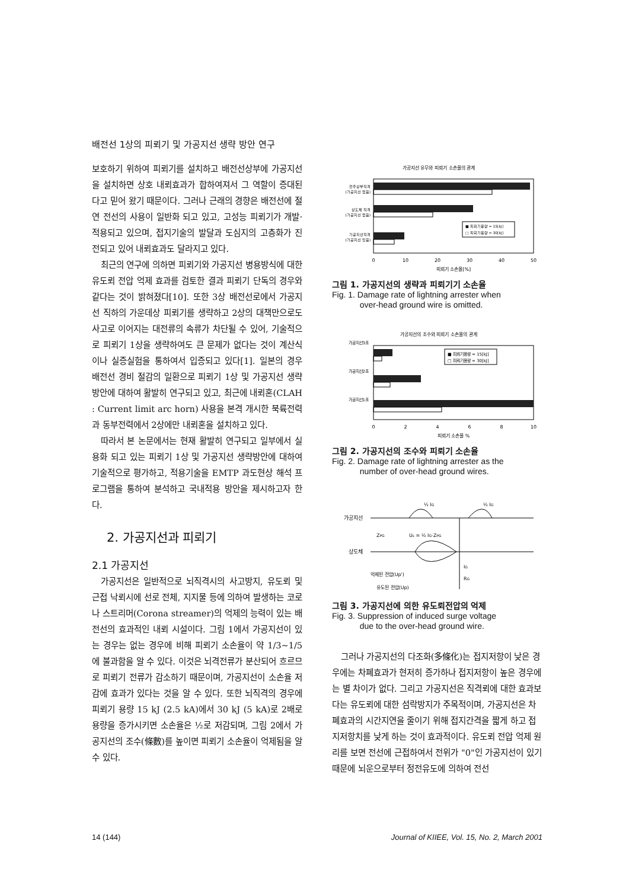배전선 1상의 피뢰기 및 가공지선 생략 방안 연구
보호하기 위하여 피뢰기를 설치하고 배전선상부에 가공지선을 설치하면 상호 내뢰효과가 합하여져서 그 역할이 증대된다고 믿어 왔기 때문이다. 그러나 근래의 경향은 배전선에 절연 전선의 사용이 일반화 되고 있고, 고성능 피뢰기가 개발·적용되고 있으며, 접지기술의 발달과 도심지의 고층화가 진전되고 있어 내뢰효과도 달라지고 있다.
최근의 연구에 의하면 피뢰기와 가공지선 병용방식에 대한 유도뢰 전압 억제 효과를 검토한 결과 피뢰기 단독의 경우와 같다는 것이 밝혀졌다[10]. 또한 3상 배전선로에서 가공지선 직하의 가운데상 피뢰기를 생략하고 2상의 대책만으로도 사고로 이어지는 대전류의 속류가 차단될 수 있어, 기술적으로 피뢰기 1상을 생략하여도 큰 문제가 없다는 것이 계산식이나 실증실험을 통하여서 입증되고 있다[1]. 일본의 경우 배전선 경비 절감의 일환으로 피뢰기 1상 및 가공지선 생략방안에 대하여 활발히 연구되고 있고, 최근에 내뢰혼(CLAH : Current limit arc horn) 사용을 본격 개시한 북륙전력과 동부전력에서 2상에만 내뢰혼을 설치하고 있다.
따라서 본 논문에서는 현재 활발히 연구되고 일부에서 실용화 되고 있는 피뢰기 1상 및 가공지선 생략방안에 대하여 기술적으로 평가하고, 적용기술을 EMTP 과도현상 해석 프로그램을 통하여 분석하고 국내적용 방안을 제시하고자 한다.
2. 가공지선과 피뢰기
2.1 가공지선
가공지선은 일반적으로 뇌직격시의 사고방지, 유도뢰 및 근접 낙뢰시에 선로 전체, 지지물 등에 의하여 발생하는 코로나 스트리머(Corona streamer)의 억제의 능력이 있는 배전선의 효과적인 내뢰 시설이다. 그림 1에서 가공지선이 있는 경우는 없는 경우에 비해 피뢰기 소손율이 약 1/3~1/5에 불과함을 알 수 있다. 이것은 뇌격전류가 분산되어 흐르므로 피뢰기 전류가 감소하기 때문이며, 가공지선이 소손율 저감에 효과가 있다는 것을 알 수 있다. 또한 뇌직격의 경우에 피뢰기 용량 15 kJ (2.5 kA)에서 30 kJ (5 kA)로 2배로 용량을 증가시키면 소손율은 ½로 저감되며, 그림 2에서 가공지선의 조수(條數)를 높이면 피뢰기 소손율이 억제됨을 알 수 있다.
가공지선 유무와 피뢰기 소손율의 관계
전주상부직격
(가공지선 없음)
상도체 직격
(가공지선 없음)
가공지선직격
(가공지선 있음)
■ 피뢰기용량 = 15[kJ]
□ 피뢰기용량 = 30[kJ]
0
10
20
30
40
50
피뢰기 소손율[%]
그림 1. 가공지선의 생략과 피뢰기기 소손율
Fig. 1. Damage rate of lightning arrester when
over-head ground wire is omitted.
가공지선의 조수와 피뢰기 소손율의 관계
가공지선3조
가공지선2조
가공지선1조
■ 피뢰기용량 = 15[kJ]
□ 피뢰기용량 = 30[kJ]
0
2
4
6
8
10
피뢰기 소손율 %
그림 2. 가공지선의 조수와 피뢰기 소손율
Fig. 2. Damage rate of lightning arrester as the
number of over-head ground wires.
½ IG
½ IG
가공지선
ZPG
Us = ½ IG·ZPG
상도체
IG
RG
억제된 전압(Up')
유도된 전압(Up)
그림 3. 가공지선에 의한 유도뢰전압의 억제
Fig. 3. Suppression of induced surge voltage
due to the over-head ground wire.
그러나 가공지선의 다조화(多條化)는 접지저항이 낮은 경우에는 차폐효과가 현저히 증가하나 접지저항이 높은 경우에는 별 차이가 없다. 그리고 가공지선은 직격뢰에 대한 효과보다는 유도뢰에 대한 섬락방지가 주목적이며, 가공지선은 차폐효과의 시간지연을 줄이기 위해 접지간격을 짧게 하고 접지저항치를 낮게 하는 것이 효과적이다. 유도뢰 전압 억제 원리를 보면 전선에 근접하여서 전위가 "0"인 가공지선이 있기 때문에 뇌운으로부터 정전유도에 의하여 전선
14 (144) Journal of KIIEE, Vol. 15, No. 2, March 2001